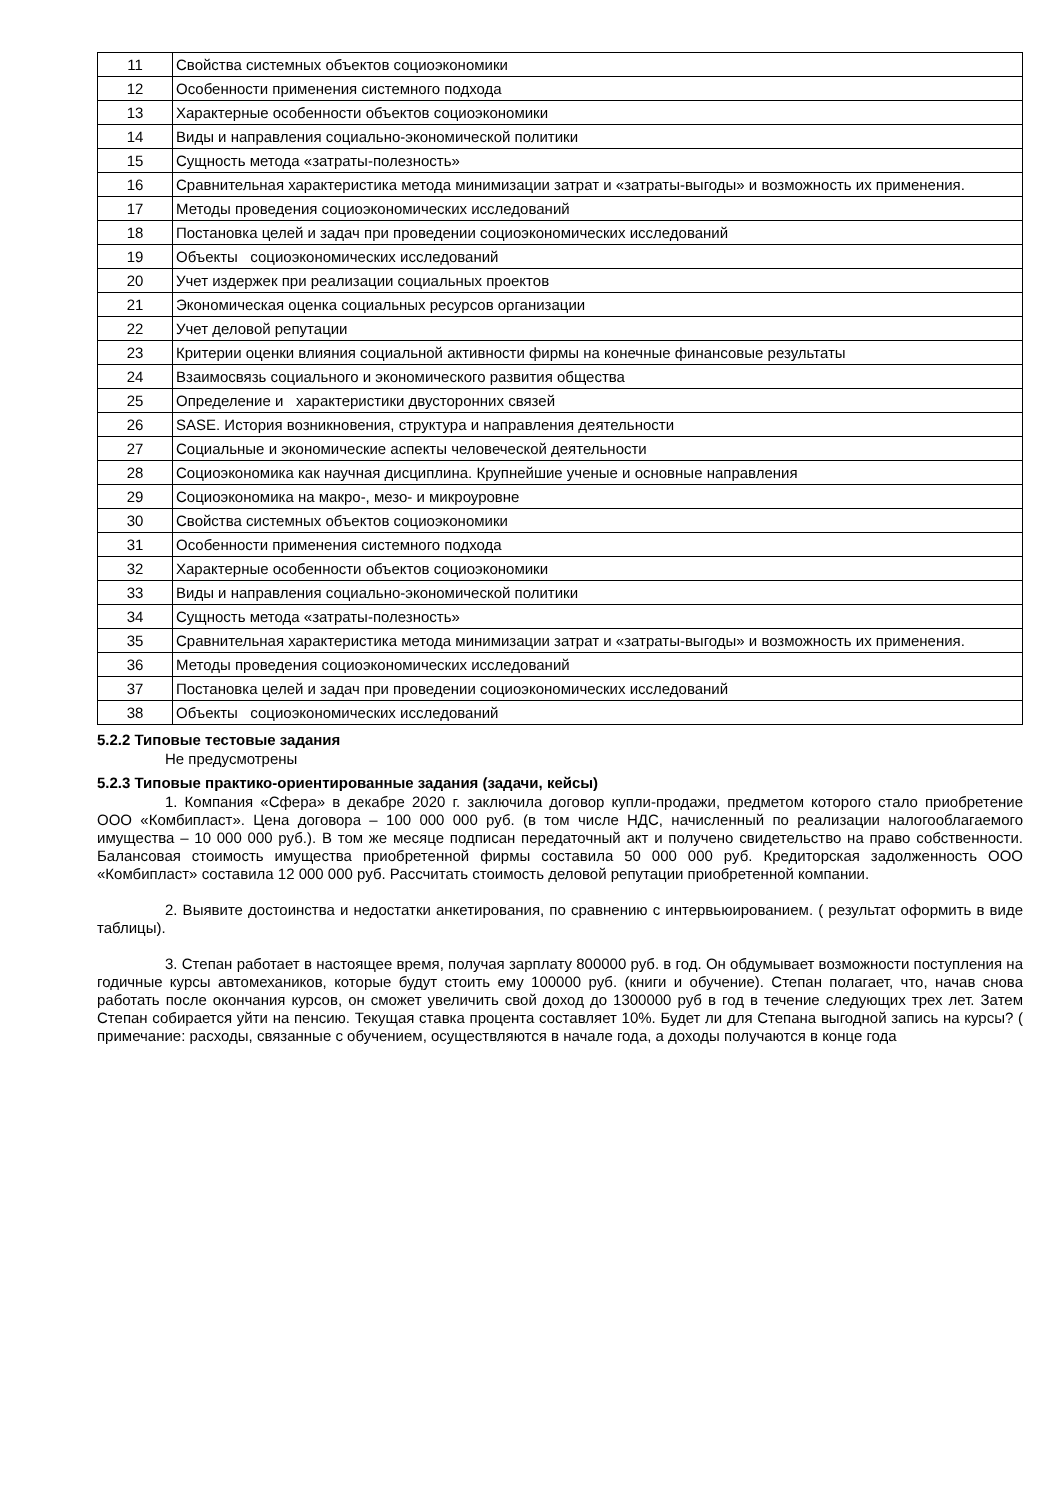| 11 | Свойства системных объектов социоэкономики |
| 12 | Особенности применения системного подхода |
| 13 | Характерные особенности объектов социоэкономики |
| 14 | Виды и направления социально-экономической политики |
| 15 | Сущность метода «затраты-полезность» |
| 16 | Сравнительная характеристика метода минимизации затрат и «затраты-выгоды» и возможность их применения. |
| 17 | Методы проведения социоэкономических исследований |
| 18 | Постановка целей и задач при проведении социоэкономических исследований |
| 19 | Объекты социоэкономических исследований |
| 20 | Учет издержек при реализации социальных проектов |
| 21 | Экономическая оценка социальных ресурсов организации |
| 22 | Учет деловой репутации |
| 23 | Критерии оценки влияния социальной активности фирмы на конечные финансовые результаты |
| 24 | Взаимосвязь социального и экономического развития общества |
| 25 | Определение и характеристики двусторонних связей |
| 26 | SASE. История возникновения, структура и направления деятельности |
| 27 | Социальные и экономические аспекты человеческой деятельности |
| 28 | Социоэкономика как научная дисциплина. Крупнейшие ученые и основные направления |
| 29 | Социоэкономика на макро-, мезо- и микроуровне |
| 30 | Свойства системных объектов социоэкономики |
| 31 | Особенности применения системного подхода |
| 32 | Характерные особенности объектов социоэкономики |
| 33 | Виды и направления социально-экономической политики |
| 34 | Сущность метода «затраты-полезность» |
| 35 | Сравнительная характеристика метода минимизации затрат и «затраты-выгоды» и возможность их применения. |
| 36 | Методы проведения социоэкономических исследований |
| 37 | Постановка целей и задач при проведении социоэкономических исследований |
| 38 | Объекты социоэкономических исследований |
5.2.2 Типовые тестовые задания
Не предусмотрены
5.2.3 Типовые практико-ориентированные задания (задачи, кейсы)
1. Компания «Сфера» в декабре 2020 г. заключила договор купли-продажи, предметом которого стало приобретение ООО «Комбипласт». Цена договора – 100 000 000 руб. (в том числе НДС, начисленный по реализации налогооблагаемого имущества – 10 000 000 руб.). В том же месяце подписан передаточный акт и получено свидетельство на право собственности. Балансовая стоимость имущества приобретенной фирмы составила 50 000 000 руб. Кредиторская задолженность ООО «Комбипласт» составила 12 000 000 руб. Рассчитать стоимость деловой репутации приобретенной компании.
2. Выявите достоинства и недостатки анкетирования, по сравнению с интервьюированием. ( результат оформить в виде таблицы).
3. Степан работает в настоящее время, получая зарплату 800000 руб. в год. Он обдумывает возможности поступления на годичные курсы автомехаников, которые будут стоить ему 100000 руб. (книги и обучение). Степан полагает, что, начав снова работать после окончания курсов, он сможет увеличить свой доход до 1300000 руб в год в течение следующих трех лет. Затем Степан собирается уйти на пенсию. Текущая ставка процента составляет 10%. Будет ли для Степана выгодной запись на курсы? ( примечание: расходы, связанные с обучением, осуществляются в начале года, а доходы получаются в конце года